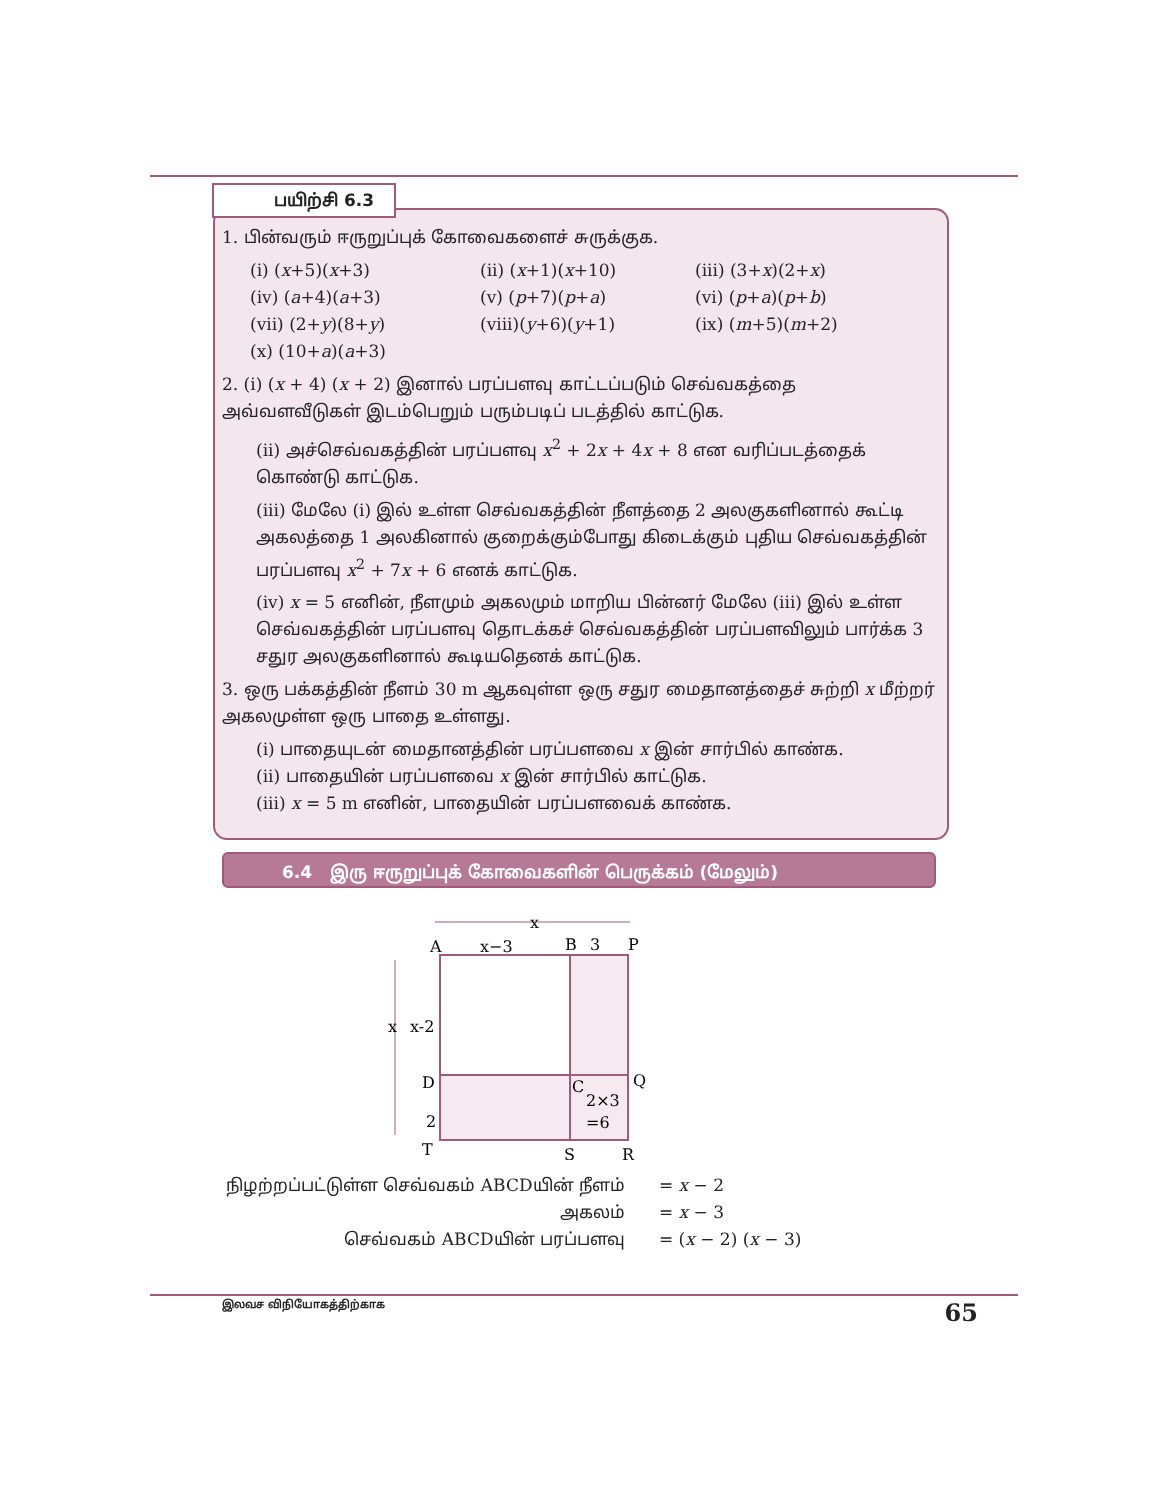பயிற்சி 6.3
1. பின்வரும் ஈருறுப்புக் கோவைகளைச் சுருக்குக.
(i) (x+5)(x+3) (ii) (x+1)(x+10) (iii) (3+x)(2+x) (iv) (a+4)(a+3) (v) (p+7)(p+a) (vi) (p+a)(p+b) (vii) (2+y)(8+y) (viii)(y+6)(y+1) (ix) (m+5)(m+2) (x) (10+a)(a+3)
2. (i) (x + 4) (x + 2) இனால் பரப்பளவு காட்டப்படும் செவ்வகத்தை அவ்வளவீடுகள் இடம்பெறும் பரும்படிப் படத்தில் காட்டுக.
(ii) அச்செவ்வகத்தின் பரப்பளவு x<sup>2</sup> + 2x + 4x + 8 என வரிப்படத்தைக் கொண்டு காட்டுக.
(iii) மேலே (i) இல் உள்ள செவ்வகத்தின் நீளத்தை 2 அலகுகளினால் கூட்டி அகலத்தை 1 அலகினால் குறைக்கும்போது கிடைக்கும் புதிய செவ்வகத்தின் பரப்பளவு x<sup>2</sup> + 7x + 6 எனக் காட்டுக.
(iv) x = 5 எனின், நீளமும் அகலமும் மாறிய பின்னர் மேலே (iii) இல் உள்ள செவ்வகத்தின் பரப்பளவு தொடக்கச் செவ்வகத்தின் பரப்பளவிலும் பார்க்க 3 சதுர அலகுகளினால் கூடியதெனக் காட்டுக.
3. ஒரு பக்கத்தின் நீளம் 30 m ஆகவுள்ள ஒரு சதுர மைதானத்தைச் சுற்றி x மீற்றர் அகலமுள்ள ஒரு பாதை உள்ளது.
(i) பாதையுடன் மைதானத்தின் பரப்பளவை x இன் சார்பில் காண்க.
(ii) பாதையின் பரப்பளவை x இன் சார்பில் காட்டுக.
(iii) x = 5 m எனின், பாதையின் பரப்பளவைக் காண்க.
6.4 இரு ஈருறுப்புக் கோவைகளின் பெருக்கம் (மேலும்)
x
x−3
A
B
3
P
x
x-2
D
C
2×3
=6
Q
2
T
S
R
| நிழற்றப்பட்டுள்ள செவ்வகம் ABCDயின் நீளம் | = x − 2 |
| அகலம் | = x − 3 |
| செவ்வகம் ABCDயின் பரப்பளவு | = ( x − 2) ( x − 3) |
இலவச விநியோகத்திற்காக 65